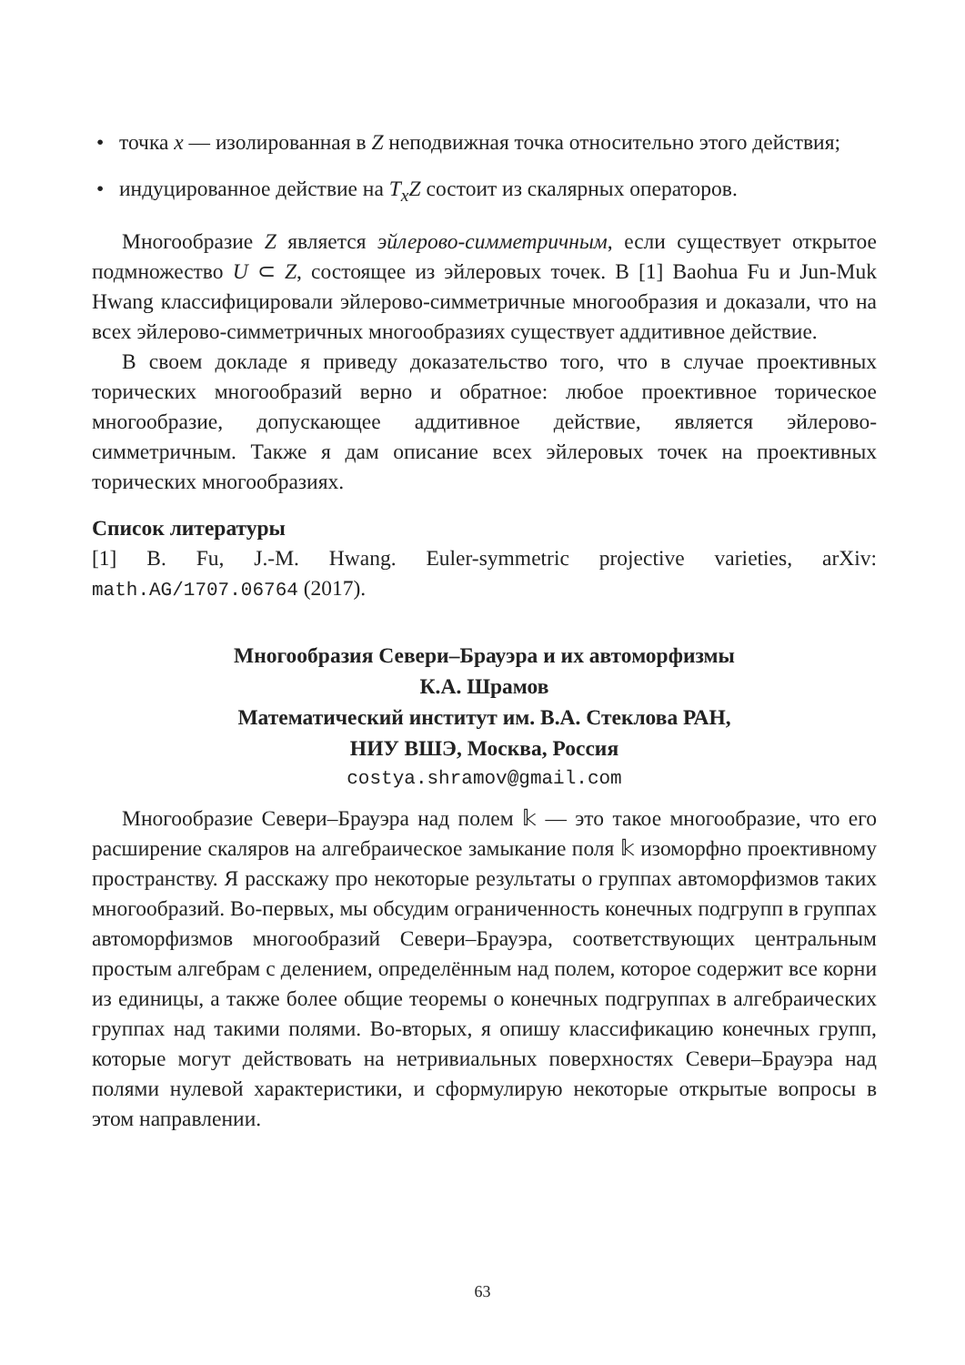• точка x — изолированная в Z неподвижная точка относительно этого действия;
• индуцированное действие на T<sub>x</sub>Z состоит из скалярных операторов.
Многообразие Z является эйлерово-симметричным, если существует открытое подмножество U ⊂ Z, состоящее из эйлеровых точек. В [1] Baohua Fu и Jun-Muk Hwang классифицировали эйлерово-симметричные многообразия и доказали, что на всех эйлерово-симметричных многообразиях существует аддитивное действие.
В своем докладе я приведу доказательство того, что в случае проективных торических многообразий верно и обратное: любое проективное торическое многообразие, допускающее аддитивное действие, является эйлерово-симметричным. Также я дам описание всех эйлеровых точек на проективных торических многообразиях.
Список литературы
[1] B. Fu, J.-M. Hwang. Euler-symmetric projective varieties, arXiv: math.AG/1707.06764 (2017).
Многообразия Севери–Брауэра и их автоморфизмы
К.А. Шрамов
Математический институт им. В.А. Стеклова РАН,
НИУ ВШЭ, Москва, Россия
costya.shramov@gmail.com
Многообразие Севери–Брауэра над полем 𝕜 — это такое многообразие, что его расширение скаляров на алгебраическое замыкание поля 𝕜 изоморфно проективному пространству. Я расскажу про некоторые результаты о группах автоморфизмов таких многообразий. Во-первых, мы обсудим ограниченность конечных подгрупп в группах автоморфизмов многообразий Севери–Брауэра, соответствующих центральным простым алгебрам с делением, определённым над полем, которое содержит все корни из единицы, а также более общие теоремы о конечных подгруппах в алгебраических группах над такими полями. Во-вторых, я опишу классификацию конечных групп, которые могут действовать на нетривиальных поверхностях Севери–Брауэра над полями нулевой характеристики, и сформулирую некоторые открытые вопросы в этом направлении.
63